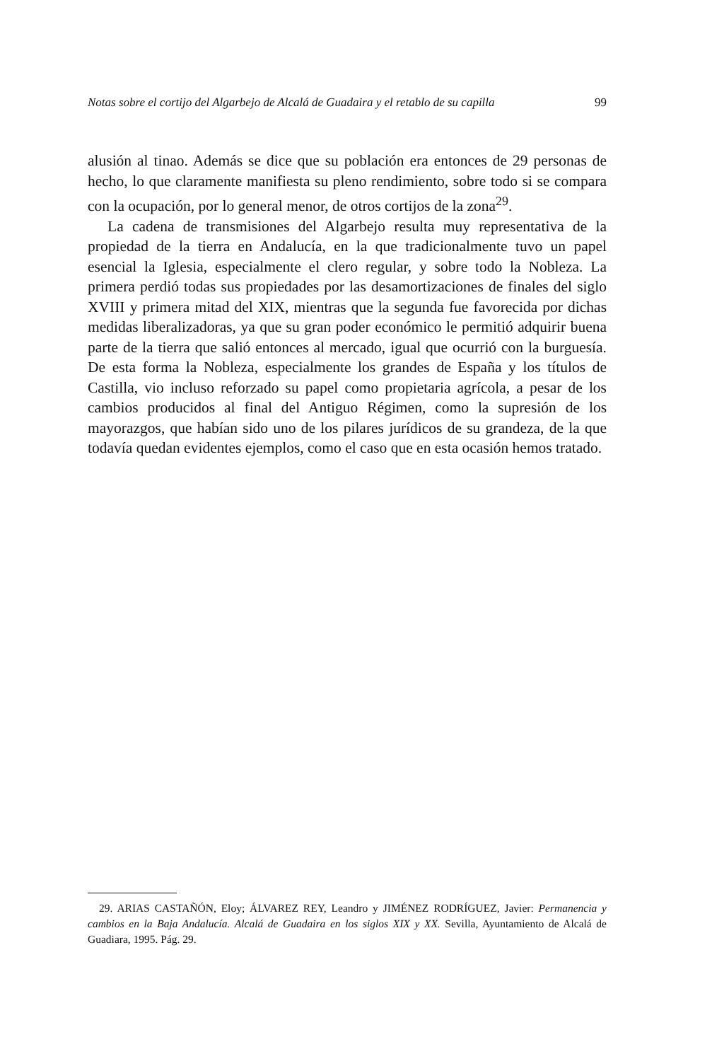Notas sobre el cortijo del Algarbejo de Alcalá de Guadaira y el retablo de su capilla 99
alusión al tinao. Además se dice que su población era entonces de 29 personas de hecho, lo que claramente manifiesta su pleno rendimiento, sobre todo si se compara con la ocupación, por lo general menor, de otros cortijos de la zona<sup>29</sup>.
La cadena de transmisiones del Algarbejo resulta muy representativa de la propiedad de la tierra en Andalucía, en la que tradicionalmente tuvo un papel esencial la Iglesia, especialmente el clero regular, y sobre todo la Nobleza. La primera perdió todas sus propiedades por las desamortizaciones de finales del siglo XVIII y primera mitad del XIX, mientras que la segunda fue favorecida por dichas medidas liberalizadoras, ya que su gran poder económico le permitió adquirir buena parte de la tierra que salió entonces al mercado, igual que ocurrió con la burguesía. De esta forma la Nobleza, especialmente los grandes de España y los títulos de Castilla, vio incluso reforzado su papel como propietaria agrícola, a pesar de los cambios producidos al final del Antiguo Régimen, como la supresión de los mayorazgos, que habían sido uno de los pilares jurídicos de su grandeza, de la que todavía quedan evidentes ejemplos, como el caso que en esta ocasión hemos tratado.
29. ARIAS CASTAÑÓN, Eloy; ÁLVAREZ REY, Leandro y JIMÉNEZ RODRÍGUEZ, Javier: Permanencia y cambios en la Baja Andalucía. Alcalá de Guadaira en los siglos XIX y XX. Sevilla, Ayuntamiento de Alcalá de Guadiara, 1995. Pág. 29.